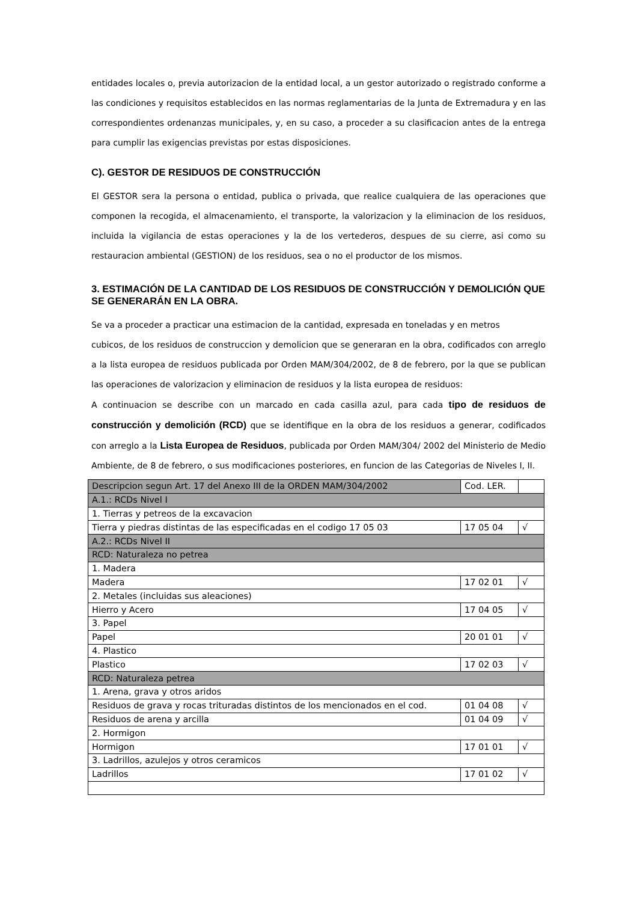entidades locales o, previa autorizacion de la entidad local, a un gestor autorizado o registrado conforme a las condiciones y requisitos establecidos en las normas reglamentarias de la Junta de Extremadura y en las correspondientes ordenanzas municipales, y, en su caso, a proceder a su clasificacion antes de la entrega para cumplir las exigencias previstas por estas disposiciones.
C). GESTOR DE RESIDUOS DE CONSTRUCCIÓN
El GESTOR sera la persona o entidad, publica o privada, que realice cualquiera de las operaciones que componen la recogida, el almacenamiento, el transporte, la valorizacion y la eliminacion de los residuos, incluida la vigilancia de estas operaciones y la de los vertederos, despues de su cierre, asi como su restauracion ambiental (GESTION) de los residuos, sea o no el productor de los mismos.
3. ESTIMACIÓN DE LA CANTIDAD DE LOS RESIDUOS DE CONSTRUCCIÓN Y DEMOLICIÓN QUE SE GENERARÁN EN LA OBRA.
Se va a proceder a practicar una estimacion de la cantidad, expresada en toneladas y en metros
cubicos, de los residuos de construccion y demolicion que se generaran en la obra, codificados con arreglo a la lista europea de residuos publicada por Orden MAM/304/2002, de 8 de febrero, por la que se publican las operaciones de valorizacion y eliminacion de residuos y la lista europea de residuos:
A continuacion se describe con un marcado en cada casilla azul, para cada tipo de residuos de construcción y demolición (RCD) que se identifique en la obra de los residuos a generar, codificados con arreglo a la Lista Europea de Residuos, publicada por Orden MAM/304/ 2002 del Ministerio de Medio Ambiente, de 8 de febrero, o sus modificaciones posteriores, en funcion de las Categorias de Niveles I, II.
| Descripcion segun Art. 17 del Anexo III de la ORDEN MAM/304/2002 | Cod. LER. | |
| A.1.: RCDs Nivel I | | |
| 1. Tierras y petreos de la excavacion | | |
| Tierra y piedras distintas de las especificadas en el codigo 17 05 03 | 17 05 04 | √ |
| A.2.: RCDs Nivel II | | |
| RCD: Naturaleza no petrea | | |
| 1. Madera | | |
| Madera | 17 02 01 | √ |
| 2. Metales (incluidas sus aleaciones) | | |
| Hierro y Acero | 17 04 05 | √ |
| 3. Papel | | |
| Papel | 20 01 01 | √ |
| 4. Plastico | | |
| Plastico | 17 02 03 | √ |
| RCD: Naturaleza petrea | | |
| 1. Arena, grava y otros aridos | | |
| Residuos de grava y rocas trituradas distintos de los mencionados en el cod. | 01 04 08 | √ |
| Residuos de arena y arcilla | 01 04 09 | √ |
| 2. Hormigon | | |
| Hormigon | 17 01 01 | √ |
| 3. Ladrillos, azulejos y otros ceramicos | | |
| Ladrillos | 17 01 02 | √ |